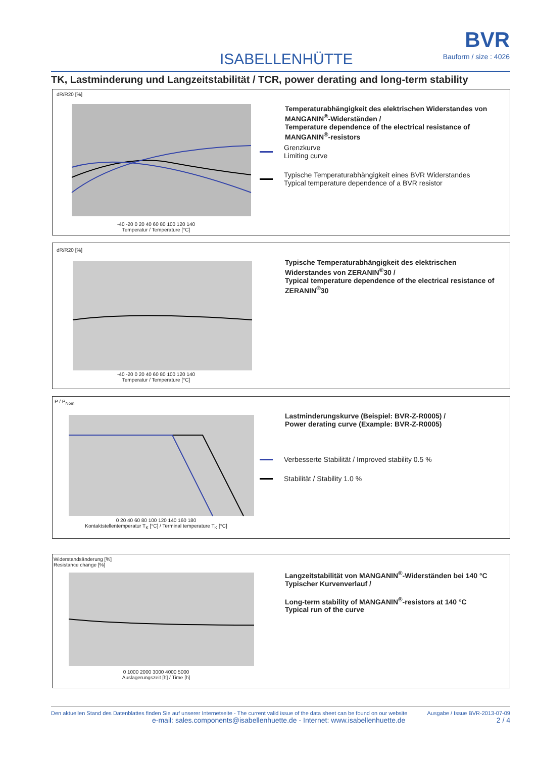ISABELLENHÜTTE
BVR
Bauform / size : 4026
TK, Lastminderung und Langzeitstabilität / TCR, power derating and long-term stability
dR/R20 [%]
-40 -20 0 20 40 60 80 100 120 140
Temperatur / Temperature [°C]
Temperaturabhängigkeit des elektrischen Widerstandes von MANGANIN<sup>®</sup>-Widerständen /
Temperature dependence of the electrical resistance of MANGANIN<sup>®</sup>-resistors
Grenzkurve
Limiting curve
Typische Temperaturabhängigkeit eines BVR Widerstandes
Typical temperature dependence of a BVR resistor
dR/R20 [%]
-40 -20 0 20 40 60 80 100 120 140
Temperatur / Temperature [°C]
Typische Temperaturabhängigkeit des elektrischen Widerstandes von ZERANIN<sup>®</sup>30 /
Typical temperature dependence of the electrical resistance of ZERANIN<sup>®</sup>30
P / P<sub>Nom</sub>
0 20 40 60 80 100 120 140 160 180
Kontaktstellentemperatur T<sub>K</sub> [°C] / Terminal temperature T<sub>K</sub> [°C]
Lastminderungskurve (Beispiel: BVR-Z-R0005) /
Power derating curve (Example: BVR-Z-R0005)
Verbesserte Stabilität / Improved stability 0.5 %
Stabilität / Stability 1.0 %
Widerstandsänderung [%]
Resistance change [%]
0 1000 2000 3000 4000 5000
Auslagerungszeit [h] / Time [h]
Langzeitstabilität von MANGANIN<sup>®</sup>-Widerständen bei 140 °C
Typischer Kurvenverlauf /
Long-term stability of MANGANIN<sup>®</sup>-resistors at 140 °C
Typical run of the curve
Den aktuellen Stand des Datenblattes finden Sie auf unserer Internetseite - The current valid issue of the data sheet can be found on our website Ausgabe / Issue BVR-2013-07-09
e-mail: sales.components@isabellenhuette.de - Internet: www.isabellenhuette.de 2 / 4